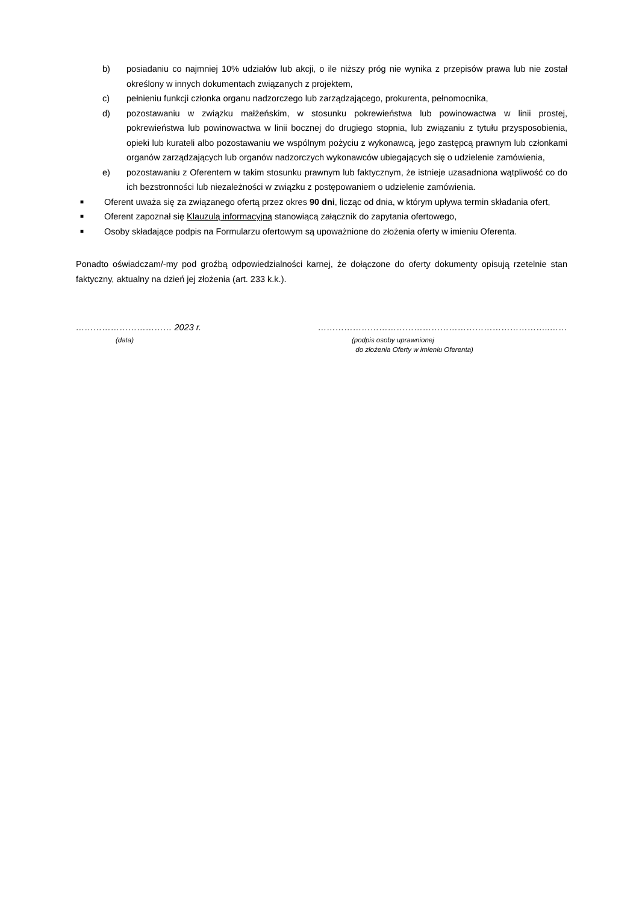b) posiadaniu co najmniej 10% udziałów lub akcji, o ile niższy próg nie wynika z przepisów prawa lub nie został określony w innych dokumentach związanych z projektem,
c) pełnieniu funkcji członka organu nadzorczego lub zarządzającego, prokurenta, pełnomocnika,
d) pozostawaniu w związku małżeńskim, w stosunku pokrewieństwa lub powinowactwa w linii prostej, pokrewieństwa lub powinowactwa w linii bocznej do drugiego stopnia, lub związaniu z tytułu przysposobienia, opieki lub kurateli albo pozostawaniu we wspólnym pożyciu z wykonawcą, jego zastępcą prawnym lub członkami organów zarządzających lub organów nadzorczych wykonawców ubiegających się o udzielenie zamówienia,
e) pozostawaniu z Oferentem w takim stosunku prawnym lub faktycznym, że istnieje uzasadniona wątpliwość co do ich bezstronności lub niezależności w związku z postępowaniem o udzielenie zamówienia.
■ Oferent uważa się za związanego ofertą przez okres 90 dni, licząc od dnia, w którym upływa termin składania ofert,
■ Oferent zapoznał się Klauzulą informacyjną stanowiącą załącznik do zapytania ofertowego,
■ Osoby składające podpis na Formularzu ofertowym są upoważnione do złożenia oferty w imieniu Oferenta.
Ponadto oświadczam/-my pod groźbą odpowiedzialności karnej, że dołączone do oferty dokumenty opisują rzetelnie stan faktyczny, aktualny na dzień jej złożenia (art. 233 k.k.).
…………………………… 2023 r.
(data)
……………………………………………………………………..……
(podpis osoby uprawnionej
do złożenia Oferty w imieniu Oferenta)